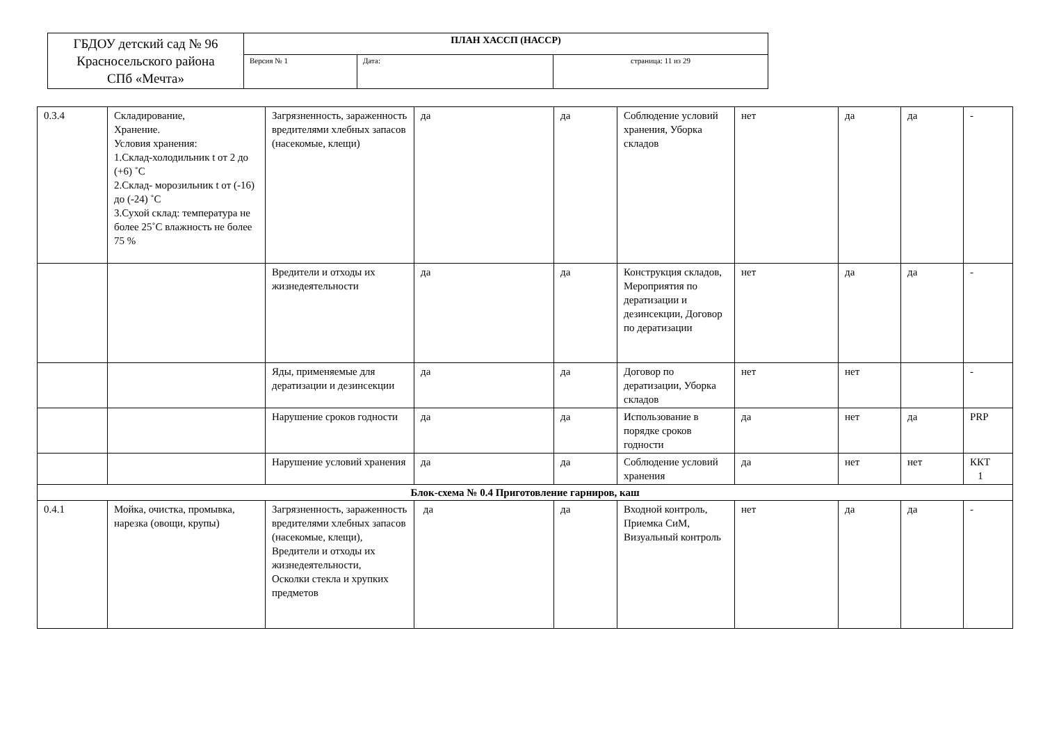| ГБДОУ детский сад № 96 Красносельского района СПб «Мечта» | ПЛАН ХАССП (НАССР) | | |
| | Версия № 1 | Дата: | страница: 11 из 29 |
| 0.3.4 | Складирование, Хранение. Условия хранения: 1.Склад-холодильник t от 2 до (+6) ˚С 2.Склад- морозильник t от (-16) до (-24) ˚С 3.Сухой склад: температура не более 25˚С влажность не более 75 % | Загрязненность, зараженность вредителями хлебных запасов (насекомые, клещи) | да | да | Соблюдение условий хранения, Уборка складов | нет | да | да | - |
| | | Вредители и отходы их жизнедеятельности | да | да | Конструкция складов, Мероприятия по дератизации и дезинсекции, Договор по дератизации | нет | да | да | - |
| | | Яды, применяемые для дератизации и дезинсекции | да | да | Договор по дератизации, Уборка складов | нет | нет | | - |
| | | Нарушение сроков годности | да | да | Использование в порядке сроков годности | да | нет | да | PRP |
| | | Нарушение условий хранения | да | да | Соблюдение условий хранения | да | нет | нет | ККТ 1 |
| Блок-схема № 0.4 Приготовление гарниров, каш | | | | | | | | | |
| 0.4.1 | Мойка, очистка, промывка, нарезка (овощи, крупы) | Загрязненность, зараженность вредителями хлебных запасов (насекомые, клещи), Вредители и отходы их жизнедеятельности, Осколки стекла и хрупких предметов | да | да | Входной контроль, Приемка СиМ, Визуальный контроль | нет | да | да | - |